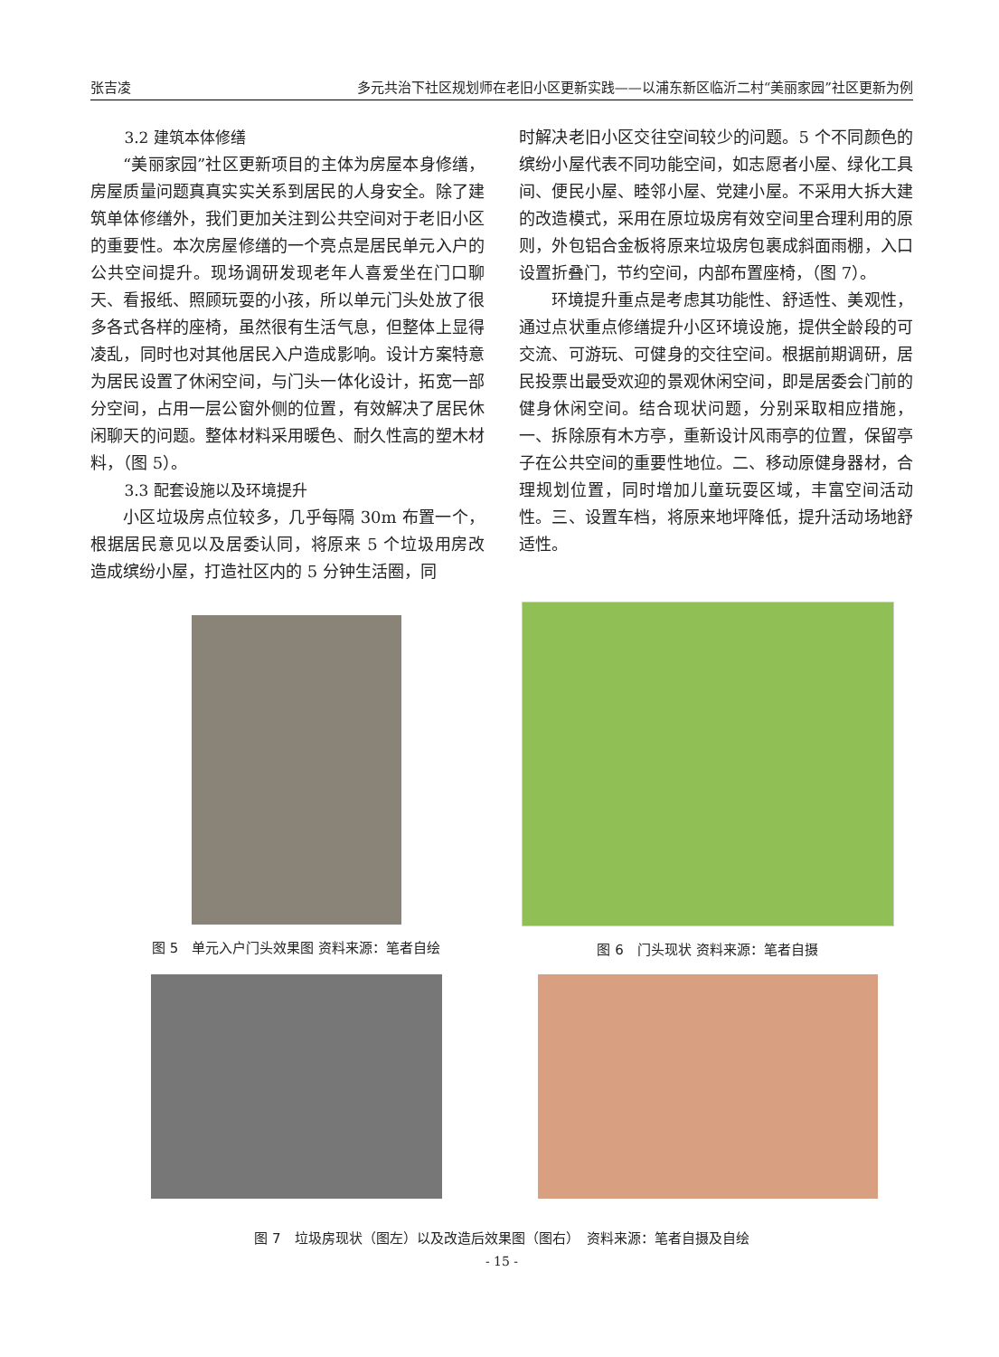张吉凌 多元共治下社区规划师在老旧小区更新实践——以浦东新区临沂二村“美丽家园”社区更新为例
3.2 建筑本体修缮
“美丽家园”社区更新项目的主体为房屋本身修缮，房屋质量问题真真实实关系到居民的人身安全。除了建筑单体修缮外，我们更加关注到公共空间对于老旧小区的重要性。本次房屋修缮的一个亮点是居民单元入户的公共空间提升。现场调研发现老年人喜爱坐在门口聊天、看报纸、照顾玩耍的小孩，所以单元门头处放了很多各式各样的座椅，虽然很有生活气息，但整体上显得凌乱，同时也对其他居民入户造成影响。设计方案特意为居民设置了休闲空间，与门头一体化设计，拓宽一部分空间，占用一层公窗外侧的位置，有效解决了居民休闲聊天的问题。整体材料采用暖色、耐久性高的塑木材料，（图 5）。
3.3 配套设施以及环境提升
小区垃圾房点位较多，几乎每隔 30m 布置一个，根据居民意见以及居委认同，将原来 5 个垃圾用房改造成缤纷小屋，打造社区内的 5 分钟生活圈，同
时解决老旧小区交往空间较少的问题。5 个不同颜色的缤纷小屋代表不同功能空间，如志愿者小屋、绿化工具间、便民小屋、睦邻小屋、党建小屋。不采用大拆大建的改造模式，采用在原垃圾房有效空间里合理利用的原则，外包铝合金板将原来垃圾房包裹成斜面雨棚，入口设置折叠门，节约空间，内部布置座椅，（图 7）。
环境提升重点是考虑其功能性、舒适性、美观性，通过点状重点修缮提升小区环境设施，提供全龄段的可交流、可游玩、可健身的交往空间。根据前期调研，居民投票出最受欢迎的景观休闲空间，即是居委会门前的健身休闲空间。结合现状问题，分别采取相应措施，一、拆除原有木方亭，重新设计风雨亭的位置，保留亭子在公共空间的重要性地位。二、移动原健身器材，合理规划位置，同时增加儿童玩耍区域，丰富空间活动性。三、设置车档，将原来地坪降低，提升活动场地舒适性。
图 5　单元入户门头效果图 资料来源：笔者自绘
图 6　门头现状 资料来源：笔者自摄
图 7　垃圾房现状（图左）以及改造后效果图（图右）　资料来源：笔者自摄及自绘
- 15 -